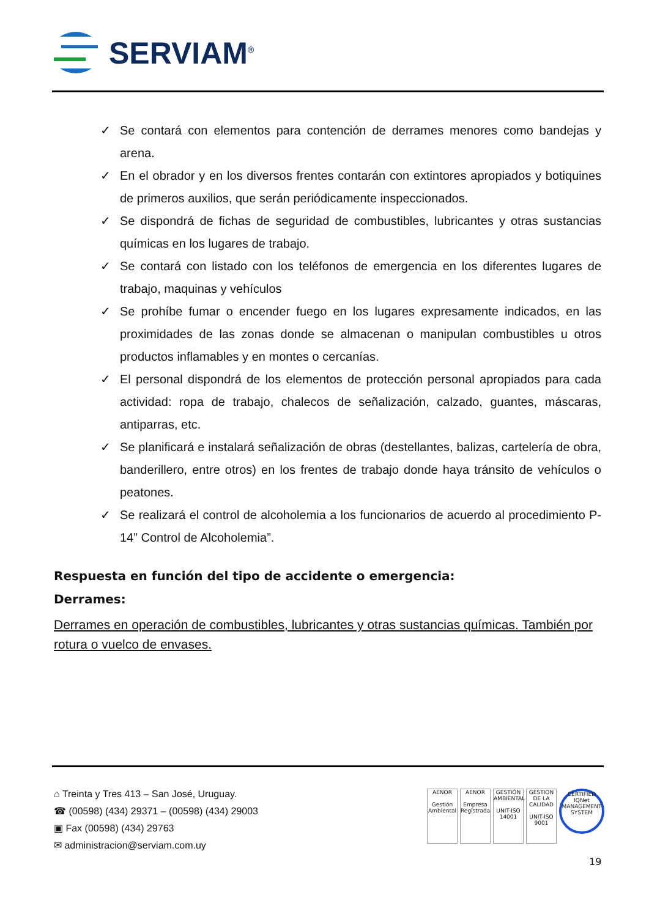SERVIAM<sup>®</sup>
✓ Se contará con elementos para contención de derrames menores como bandejas y arena.
✓ En el obrador y en los diversos frentes contarán con extintores apropiados y botiquines de primeros auxilios, que serán periódicamente inspeccionados.
✓ Se dispondrá de fichas de seguridad de combustibles, lubricantes y otras sustancias químicas en los lugares de trabajo.
✓ Se contará con listado con los teléfonos de emergencia en los diferentes lugares de trabajo, maquinas y vehículos
✓ Se prohíbe fumar o encender fuego en los lugares expresamente indicados, en las proximidades de las zonas donde se almacenan o manipulan combustibles u otros productos inflamables y en montes o cercanías.
✓ El personal dispondrá de los elementos de protección personal apropiados para cada actividad: ropa de trabajo, chalecos de señalización, calzado, guantes, máscaras, antiparras, etc.
✓ Se planificará e instalará señalización de obras (destellantes, balizas, cartelería de obra, banderillero, entre otros) en los frentes de trabajo donde haya tránsito de vehículos o peatones.
✓ Se realizará el control de alcoholemia a los funcionarios de acuerdo al procedimiento P-14” Control de Alcoholemia”.
Respuesta en función del tipo de accidente o emergencia:
Derrames:
Derrames en operación de combustibles, lubricantes y otras sustancias químicas. También por rotura o vuelco de envases.
⌂ Treinta y Tres 413 – San José, Uruguay.
☎ (00598) (434) 29371 – (00598) (434) 29003
▣ Fax (00598) (434) 29763
✉ administracion@serviam.com.uy
AENOR
Gestión Ambiental
AENOR
Empresa Registrada
GESTIÓN AMBIENTAL
UNIT-ISO 14001
GESTION DE LA CALIDAD
UNIT-ISO 9001
CERTIFIED
IQNet
MANAGEMENT SYSTEM
19